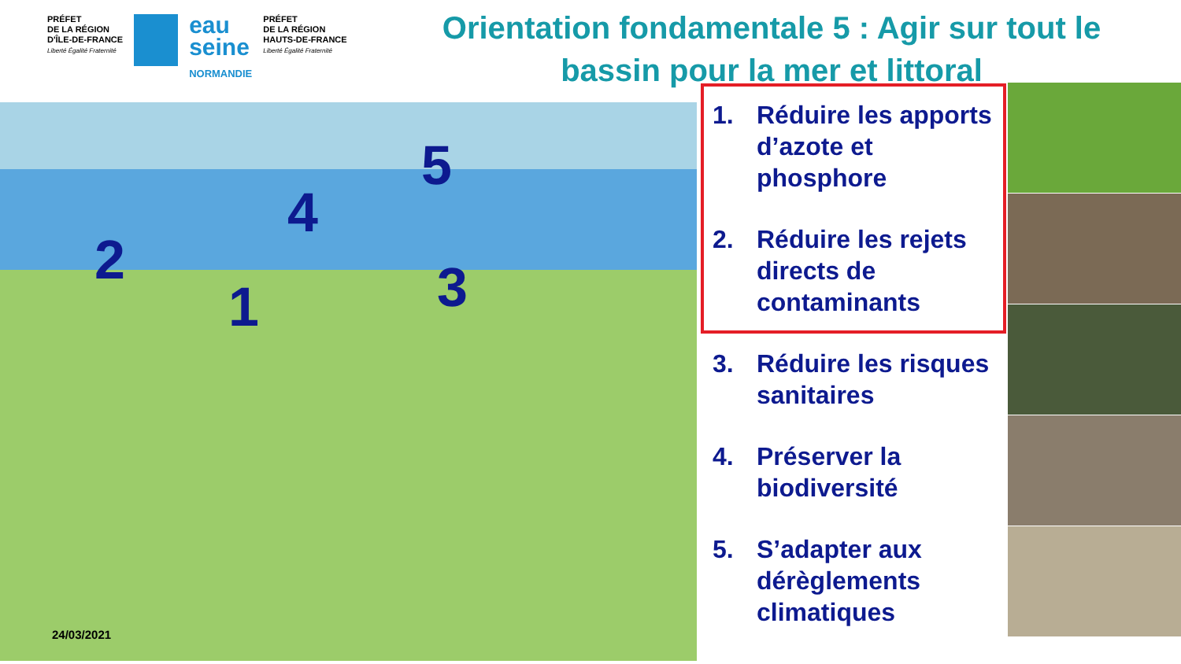PRÉFET
DE LA RÉGION
D'ÎLE-DE-FRANCE
Liberté Égalité Fraternité
eau
seine
NORMANDIE
PRÉFET
DE LA RÉGION
HAUTS-DE-FRANCE
Liberté Égalité Fraternité
Orientation fondamentale 5 : Agir sur tout le bassin pour la mer et littoral
2
1
4
3
5
1. Réduire les apports d’azote et phosphore
2. Réduire les rejets directs de contaminants
3. Réduire les risques sanitaires
4. Préserver la biodiversité
5. S’adapter aux dérèglements climatiques
24/03/2021